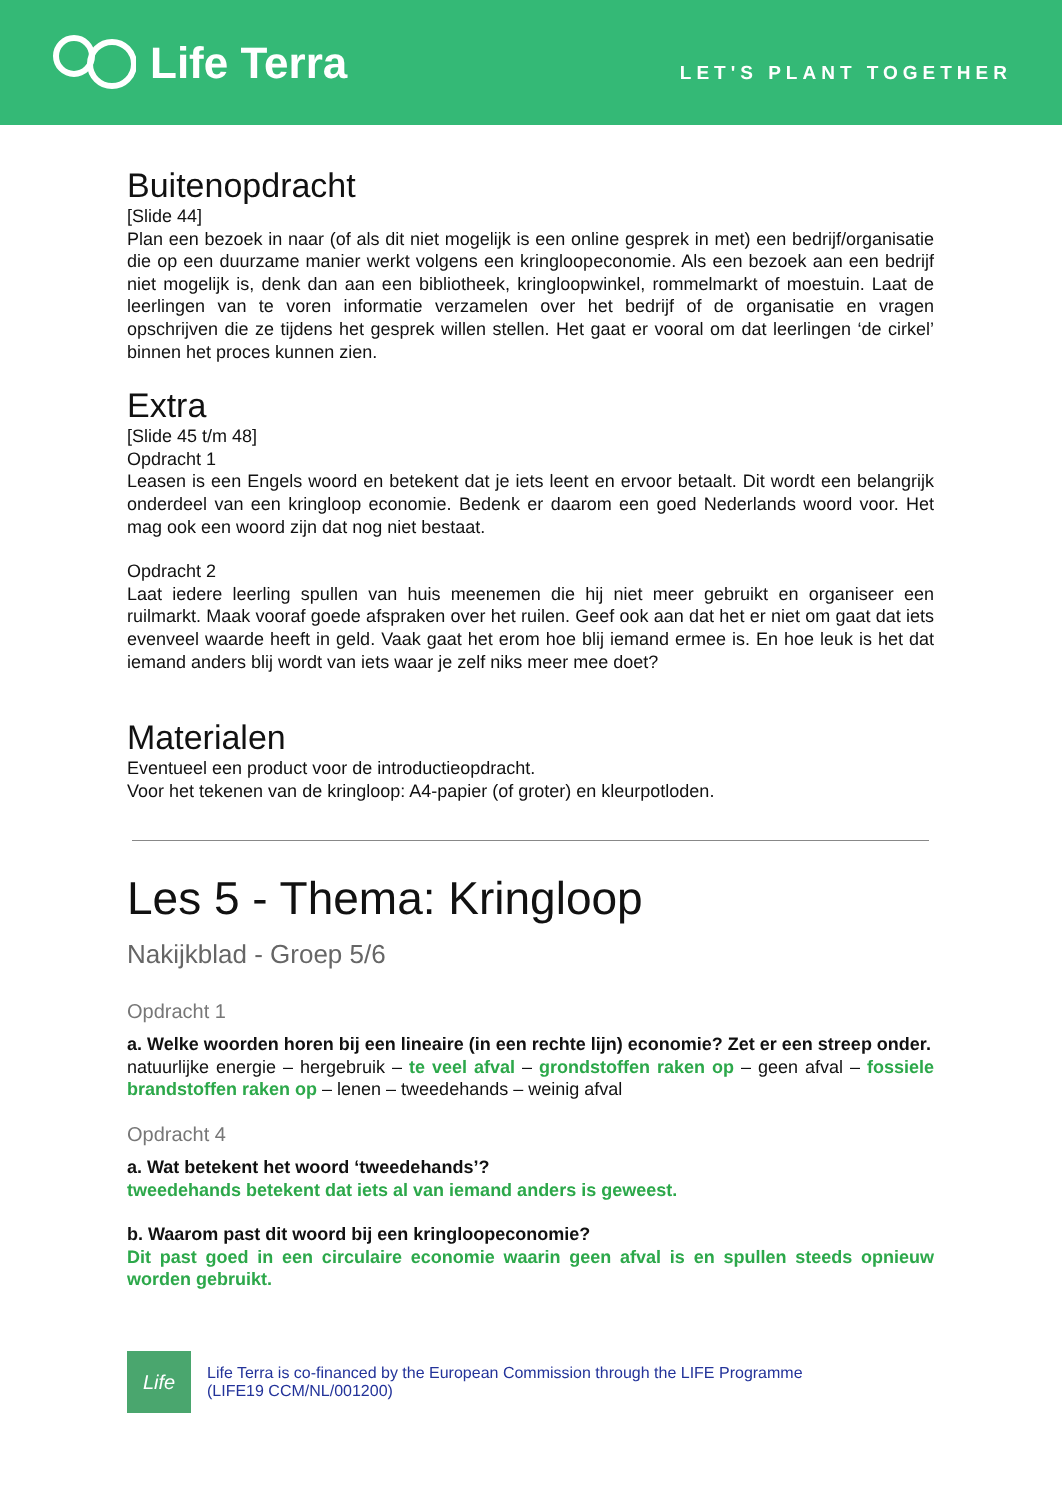Life Terra
LET'S PLANT TOGETHER
Buitenopdracht
[Slide 44]
Plan een bezoek in naar (of als dit niet mogelijk is een online gesprek in met) een bedrijf/organisatie die op een duurzame manier werkt volgens een kringloopeconomie. Als een bezoek aan een bedrijf niet mogelijk is, denk dan aan een bibliotheek, kringloopwinkel, rommelmarkt of moestuin. Laat de leerlingen van te voren informatie verzamelen over het bedrijf of de organisatie en vragen opschrijven die ze tijdens het gesprek willen stellen. Het gaat er vooral om dat leerlingen ‘de cirkel’ binnen het proces kunnen zien.
Extra
[Slide 45 t/m 48]
Opdracht 1
Leasen is een Engels woord en betekent dat je iets leent en ervoor betaalt. Dit wordt een belangrijk onderdeel van een kringloop economie. Bedenk er daarom een goed Nederlands woord voor. Het mag ook een woord zijn dat nog niet bestaat.
Opdracht 2
Laat iedere leerling spullen van huis meenemen die hij niet meer gebruikt en organiseer een ruilmarkt. Maak vooraf goede afspraken over het ruilen. Geef ook aan dat het er niet om gaat dat iets evenveel waarde heeft in geld. Vaak gaat het erom hoe blij iemand ermee is. En hoe leuk is het dat iemand anders blij wordt van iets waar je zelf niks meer mee doet?
Materialen
Eventueel een product voor de introductieopdracht.
Voor het tekenen van de kringloop: A4-papier (of groter) en kleurpotloden.
Les 5 - Thema: Kringloop
Nakijkblad - Groep 5/6
Opdracht 1
a. Welke woorden horen bij een lineaire (in een rechte lijn) economie? Zet er een streep onder.
natuurlijke energie – hergebruik – te veel afval – grondstoffen raken op – geen afval – fossiele brandstoffen raken op – lenen – tweedehands – weinig afval
Opdracht 4
a. Wat betekent het woord ‘tweedehands’?
tweedehands betekent dat iets al van iemand anders is geweest.
b. Waarom past dit woord bij een kringloopeconomie?
Dit past goed in een circulaire economie waarin geen afval is en spullen steeds opnieuw worden gebruikt.
Life
Life Terra is co-financed by the European Commission through the LIFE Programme
(LIFE19 CCM/NL/001200)